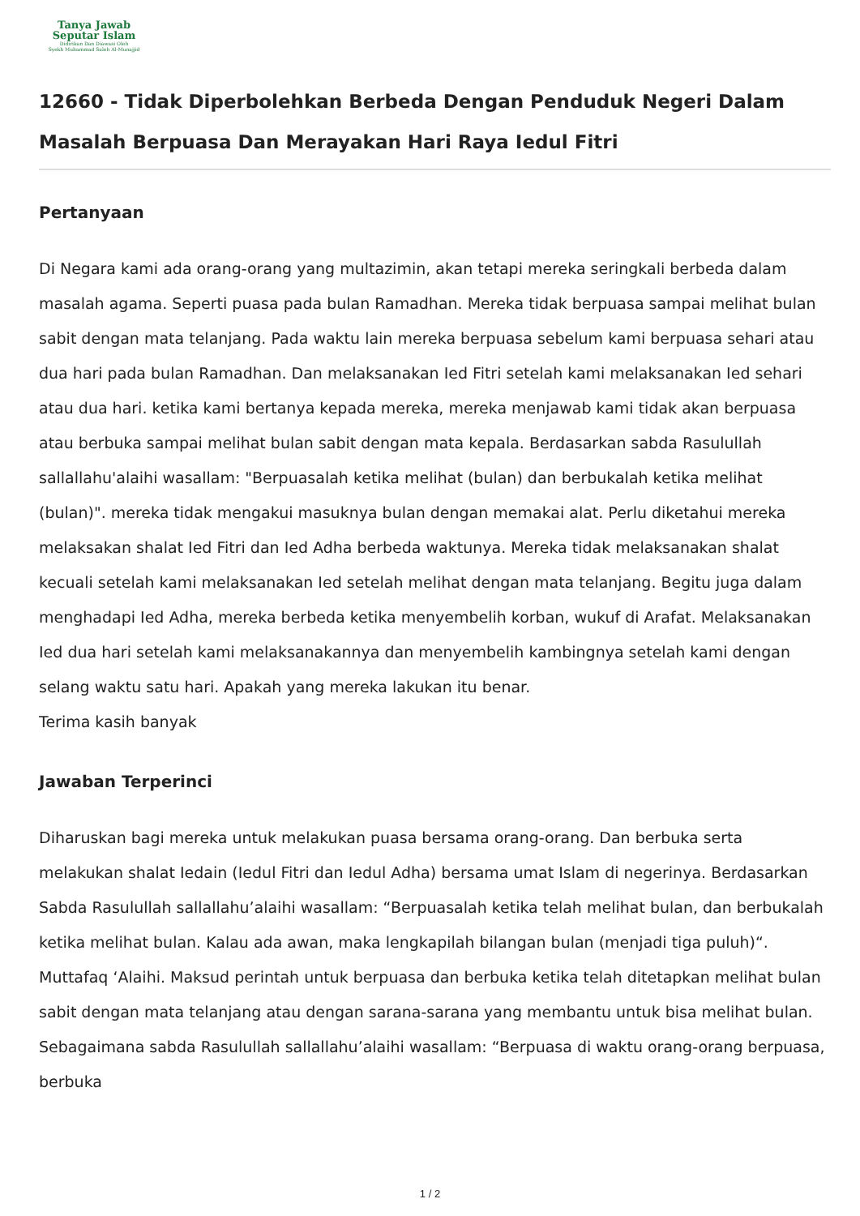Tanya Jawab
Seputar Islam
Didirikan Dan Diawasi Oleh
Syekh Muhammad Saleh Al-Munajjid
12660 - Tidak Diperbolehkan Berbeda Dengan Penduduk Negeri Dalam Masalah Berpuasa Dan Merayakan Hari Raya Iedul Fitri
Pertanyaan
Di Negara kami ada orang-orang yang multazimin, akan tetapi mereka seringkali berbeda dalam masalah agama. Seperti puasa pada bulan Ramadhan. Mereka tidak berpuasa sampai melihat bulan sabit dengan mata telanjang. Pada waktu lain mereka berpuasa sebelum kami berpuasa sehari atau dua hari pada bulan Ramadhan. Dan melaksanakan Ied Fitri setelah kami melaksanakan Ied sehari atau dua hari. ketika kami bertanya kepada mereka, mereka menjawab kami tidak akan berpuasa atau berbuka sampai melihat bulan sabit dengan mata kepala. Berdasarkan sabda Rasulullah sallallahu'alaihi wasallam: "Berpuasalah ketika melihat (bulan) dan berbukalah ketika melihat (bulan)". mereka tidak mengakui masuknya bulan dengan memakai alat. Perlu diketahui mereka melaksakan shalat Ied Fitri dan Ied Adha berbeda waktunya. Mereka tidak melaksanakan shalat kecuali setelah kami melaksanakan Ied setelah melihat dengan mata telanjang. Begitu juga dalam menghadapi Ied Adha, mereka berbeda ketika menyembelih korban, wukuf di Arafat. Melaksanakan Ied dua hari setelah kami melaksanakannya dan menyembelih kambingnya setelah kami dengan selang waktu satu hari. Apakah yang mereka lakukan itu benar.
Terima kasih banyak
Jawaban Terperinci
Diharuskan bagi mereka untuk melakukan puasa bersama orang-orang. Dan berbuka serta melakukan shalat Iedain (Iedul Fitri dan Iedul Adha) bersama umat Islam di negerinya. Berdasarkan Sabda Rasulullah sallallahu’alaihi wasallam: “Berpuasalah ketika telah melihat bulan, dan berbukalah ketika melihat bulan. Kalau ada awan, maka lengkapilah bilangan bulan (menjadi tiga puluh)“. Muttafaq ‘Alaihi. Maksud perintah untuk berpuasa dan berbuka ketika telah ditetapkan melihat bulan sabit dengan mata telanjang atau dengan sarana-sarana yang membantu untuk bisa melihat bulan. Sebagaimana sabda Rasulullah sallallahu’alaihi wasallam: “Berpuasa di waktu orang-orang berpuasa, berbuka
1 / 2